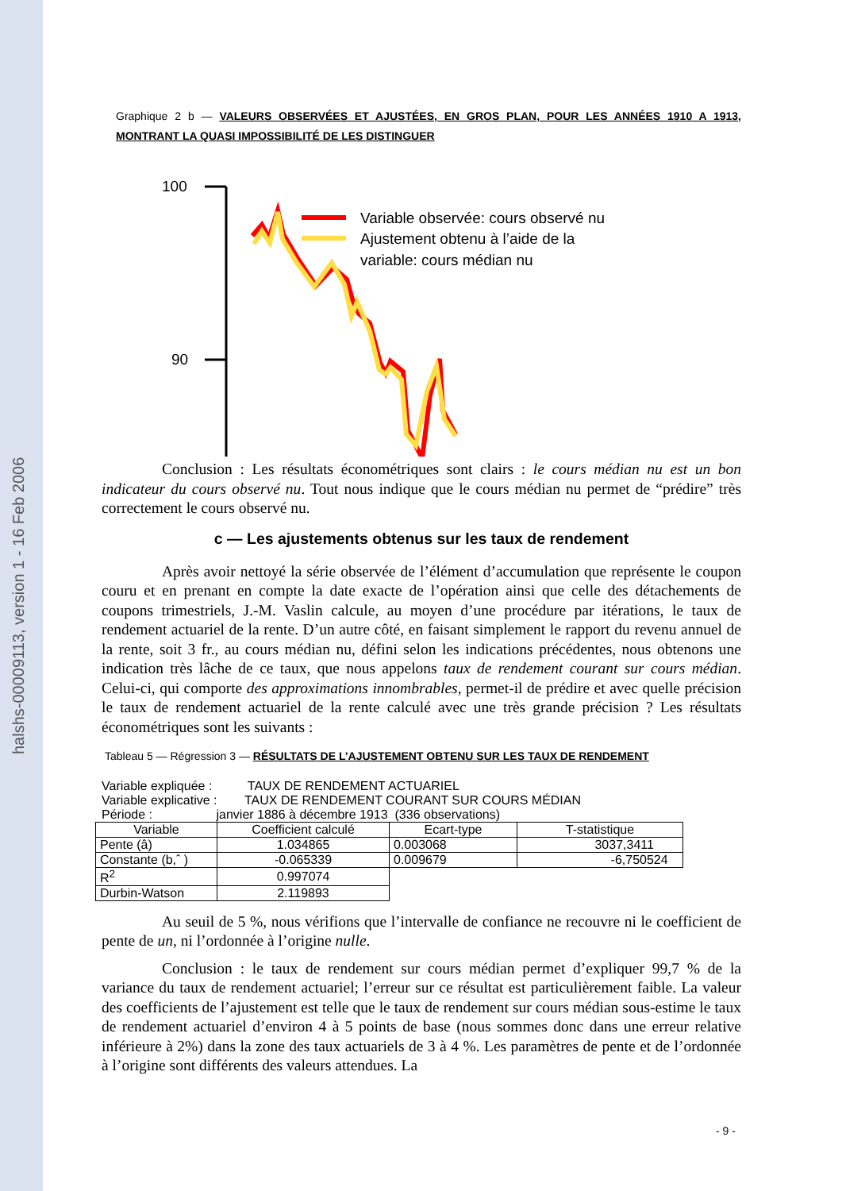halshs-00009113, version 1 - 16 Feb 2006
Graphique 2 b — VALEURS OBSERVÉES ET AJUSTÉES, EN GROS PLAN, POUR LES ANNÉES 1910 A 1913, MONTRANT LA QUASI IMPOSSIBILITÉ DE LES DISTINGUER
100
90
Variable observée: cours observé nu
Ajustement obtenu à l’aide de la
variable: cours médian nu
Conclusion : Les résultats économétriques sont clairs : le cours médian nu est un bon indicateur du cours observé nu. Tout nous indique que le cours médian nu permet de “prédire” très correctement le cours observé nu.
c — Les ajustements obtenus sur les taux de rendement
Après avoir nettoyé la série observée de l’élément d’accumulation que représente le coupon couru et en prenant en compte la date exacte de l’opération ainsi que celle des détachements de coupons trimestriels, J.-M. Vaslin calcule, au moyen d’une procédure par itérations, le taux de rendement actuariel de la rente. D’un autre côté, en faisant simplement le rapport du revenu annuel de la rente, soit 3 fr., au cours médian nu, défini selon les indications précédentes, nous obtenons une indication très lâche de ce taux, que nous appelons taux de rendement courant sur cours médian. Celui-ci, qui comporte des approximations innombrables, permet-il de prédire et avec quelle précision le taux de rendement actuariel de la rente calculé avec une très grande précision ? Les résultats économétriques sont les suivants :
Tableau 5 — Régression 3 — RÉSULTATS DE L’AJUSTEMENT OBTENU SUR LES TAUX DE RENDEMENT
Variable expliquée : TAUX DE RENDEMENT ACTUARIEL
Variable explicative : TAUX DE RENDEMENT COURANT SUR COURS MÉDIAN
Période : janvier 1886 à décembre 1913 (336 observations)
| Variable | Coefficient calculé | Ecart-type | T-statistique |
| --- | --- | --- | --- |
| Pente (â) | 1.034865 | 0.003068 | 3037,3411 |
| Constante (b,ˆ ) | -0.065339 | 0.009679 | -6,750524 |
| R<sup>2</sup> | 0.997074 | | |
| Durbin-Watson | 2.119893 | | |
Au seuil de 5 %, nous vérifions que l’intervalle de confiance ne recouvre ni le coefficient de pente de un, ni l’ordonnée à l’origine nulle.
Conclusion : le taux de rendement sur cours médian permet d’expliquer 99,7 % de la variance du taux de rendement actuariel; l’erreur sur ce résultat est particulièrement faible. La valeur des coefficients de l’ajustement est telle que le taux de rendement sur cours médian sous-estime le taux de rendement actuariel d’environ 4 à 5 points de base (nous sommes donc dans une erreur relative inférieure à 2%) dans la zone des taux actuariels de 3 à 4 %. Les paramètres de pente et de l’ordonnée à l’origine sont différents des valeurs attendues. La
- 9 -